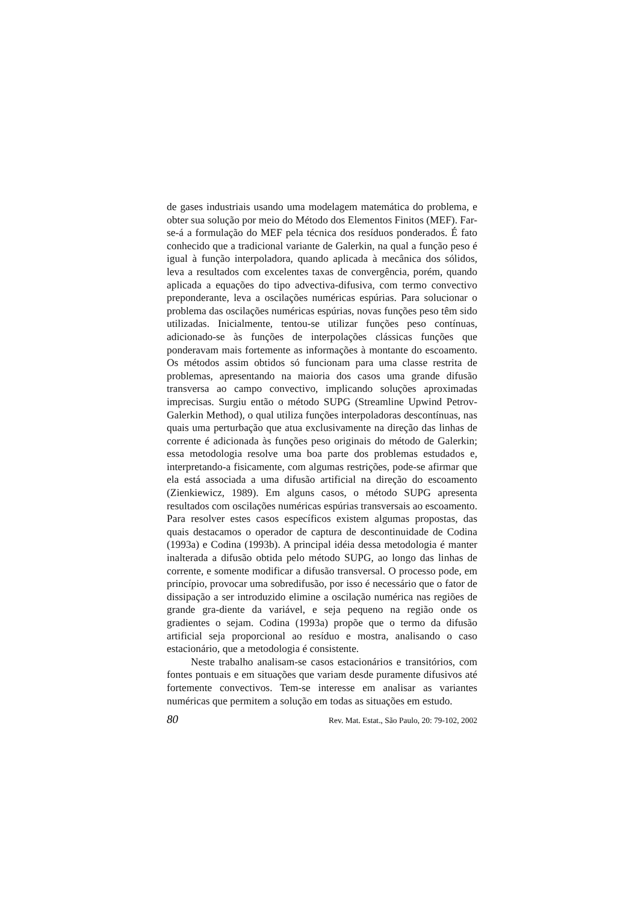de gases industriais usando uma modelagem matemática do problema, e obter sua solução por meio do Método dos Elementos Finitos (MEF). Far-se-á a formulação do MEF pela técnica dos resíduos ponderados. É fato conhecido que a tradicional variante de Galerkin, na qual a função peso é igual à função interpoladora, quando aplicada à mecânica dos sólidos, leva a resultados com excelentes taxas de convergência, porém, quando aplicada a equações do tipo advectiva-difusiva, com termo convectivo preponderante, leva a oscilações numéricas espúrias. Para solucionar o problema das oscilações numéricas espúrias, novas funções peso têm sido utilizadas. Inicialmente, tentou-se utilizar funções peso contínuas, adicionado-se às funções de interpolações clássicas funções que ponderavam mais fortemente as informações à montante do escoamento. Os métodos assim obtidos só funcionam para uma classe restrita de problemas, apresentando na maioria dos casos uma grande difusão transversa ao campo convectivo, implicando soluções aproximadas imprecisas. Surgiu então o método SUPG (Streamline Upwind Petrov-Galerkin Method), o qual utiliza funções interpoladoras descontínuas, nas quais uma perturbação que atua exclusivamente na direção das linhas de corrente é adicionada às funções peso originais do método de Galerkin; essa metodologia resolve uma boa parte dos problemas estudados e, interpretando-a fisicamente, com algumas restrições, pode-se afirmar que ela está associada a uma difusão artificial na direção do escoamento (Zienkiewicz, 1989). Em alguns casos, o método SUPG apresenta resultados com oscilações numéricas espúrias transversais ao escoamento. Para resolver estes casos específicos existem algumas propostas, das quais destacamos o operador de captura de descontinuidade de Codina (1993a) e Codina (1993b). A principal idéia dessa metodologia é manter inalterada a difusão obtida pelo método SUPG, ao longo das linhas de corrente, e somente modificar a difusão transversal. O processo pode, em princípio, provocar uma sobredifusão, por isso é necessário que o fator de dissipação a ser introduzido elimine a oscilação numérica nas regiões de grande gra-diente da variável, e seja pequeno na região onde os gradientes o sejam. Codina (1993a) propõe que o termo da difusão artificial seja proporcional ao resíduo e mostra, analisando o caso estacionário, que a metodologia é consistente.
Neste trabalho analisam-se casos estacionários e transitórios, com fontes pontuais e em situações que variam desde puramente difusivos até fortemente convectivos. Tem-se interesse em analisar as variantes numéricas que permitem a solução em todas as situações em estudo.
80 Rev. Mat. Estat., São Paulo, 20: 79-102, 2002